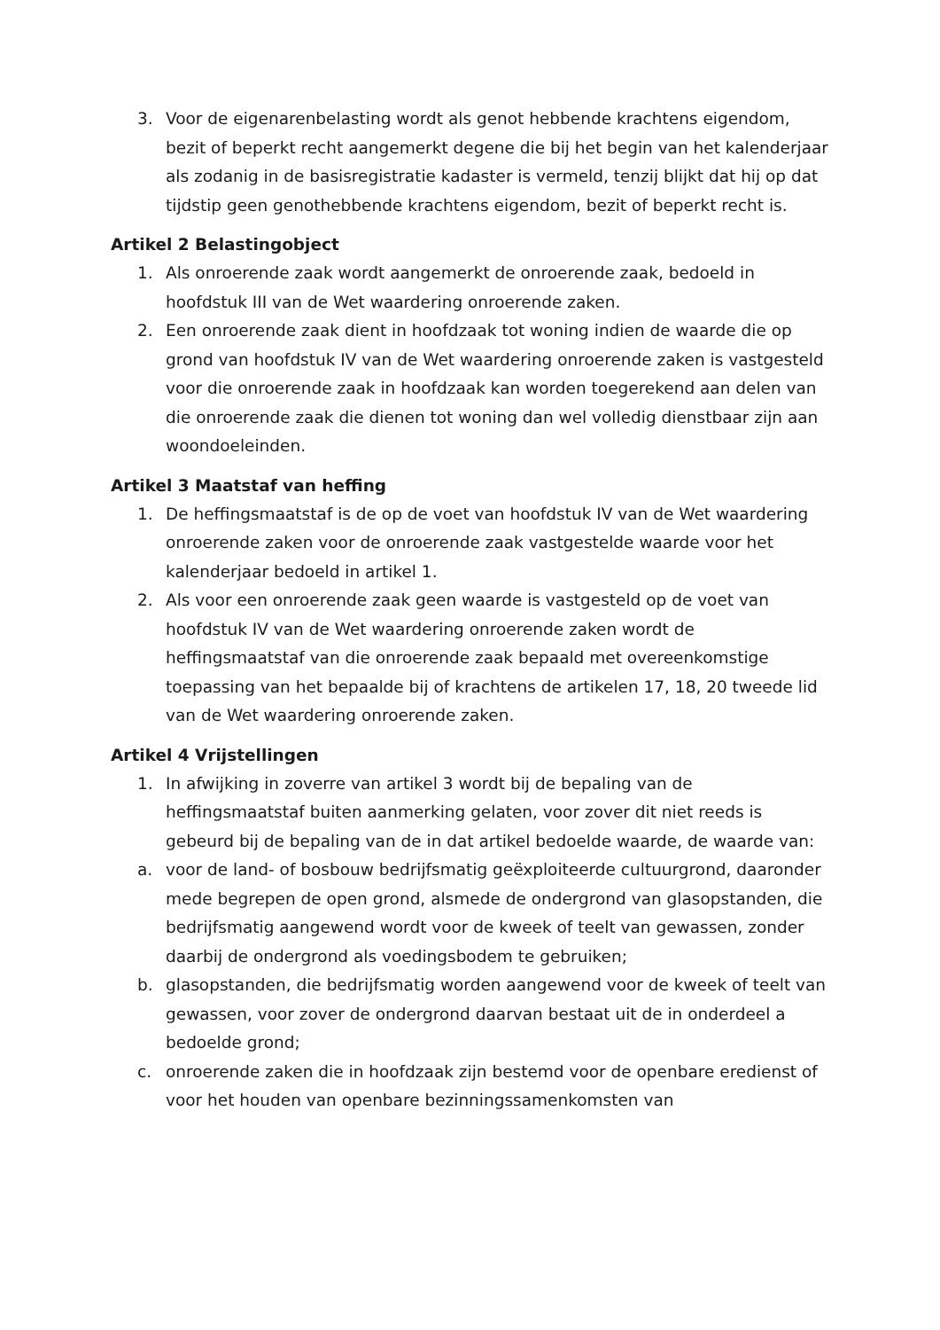3. Voor de eigenarenbelasting wordt als genot hebbende krachtens eigendom, bezit of beperkt recht aangemerkt degene die bij het begin van het kalenderjaar als zodanig in de basisregistratie kadaster is vermeld, tenzij blijkt dat hij op dat tijdstip geen genothebbende krachtens eigendom, bezit of beperkt recht is.
Artikel 2 Belastingobject
1. Als onroerende zaak wordt aangemerkt de onroerende zaak, bedoeld in hoofdstuk III van de Wet waardering onroerende zaken.
2. Een onroerende zaak dient in hoofdzaak tot woning indien de waarde die op grond van hoofdstuk IV van de Wet waardering onroerende zaken is vastgesteld voor die onroerende zaak in hoofdzaak kan worden toegerekend aan delen van die onroerende zaak die dienen tot woning dan wel volledig dienstbaar zijn aan woondoeleinden.
Artikel 3 Maatstaf van heffing
1. De heffingsmaatstaf is de op de voet van hoofdstuk IV van de Wet waardering onroerende zaken voor de onroerende zaak vastgestelde waarde voor het kalenderjaar bedoeld in artikel 1.
2. Als voor een onroerende zaak geen waarde is vastgesteld op de voet van hoofdstuk IV van de Wet waardering onroerende zaken wordt de heffingsmaatstaf van die onroerende zaak bepaald met overeenkomstige toepassing van het bepaalde bij of krachtens de artikelen 17, 18, 20 tweede lid van de Wet waardering onroerende zaken.
Artikel 4 Vrijstellingen
1. In afwijking in zoverre van artikel 3 wordt bij de bepaling van de heffingsmaatstaf buiten aanmerking gelaten, voor zover dit niet reeds is gebeurd bij de bepaling van de in dat artikel bedoelde waarde, de waarde van:
a. voor de land- of bosbouw bedrijfsmatig geëxploiteerde cultuurgrond, daaronder mede begrepen de open grond, alsmede de ondergrond van glasopstanden, die bedrijfsmatig aangewend wordt voor de kweek of teelt van gewassen, zonder daarbij de ondergrond als voedingsbodem te gebruiken;
b. glasopstanden, die bedrijfsmatig worden aangewend voor de kweek of teelt van gewassen, voor zover de ondergrond daarvan bestaat uit de in onderdeel a bedoelde grond;
c. onroerende zaken die in hoofdzaak zijn bestemd voor de openbare eredienst of voor het houden van openbare bezinningssamenkomsten van